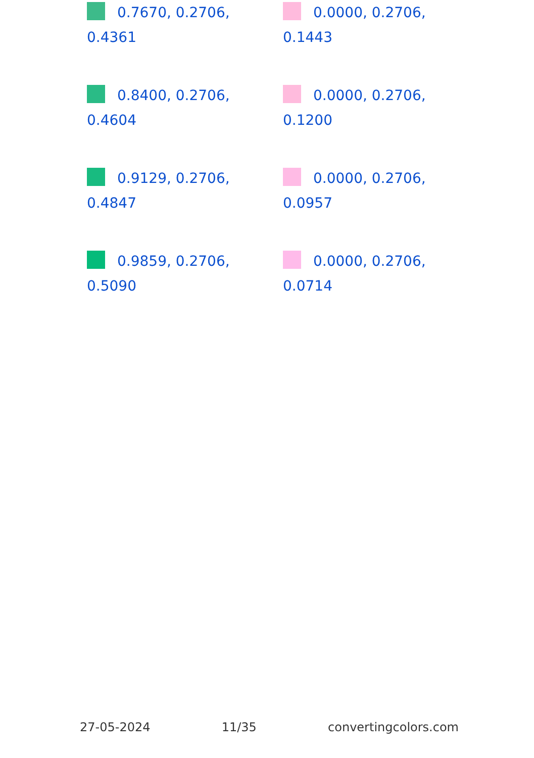0.7670, 0.2706,
0.4361
0.0000, 0.2706,
0.1443
0.8400, 0.2706,
0.4604
0.0000, 0.2706,
0.1200
0.9129, 0.2706,
0.4847
0.0000, 0.2706,
0.0957
0.9859, 0.2706,
0.5090
0.0000, 0.2706,
0.0714
27-05-2024 11/35 convertingcolors.com